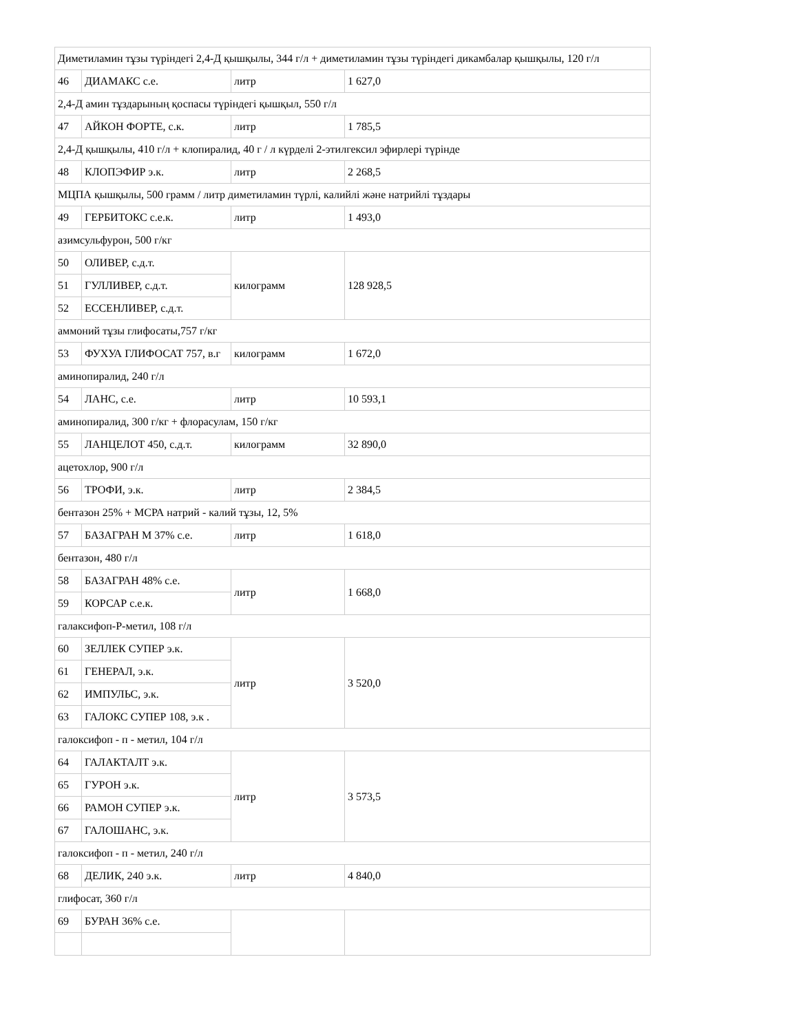| Диметиламин тұзы түріндегі 2,4-Д қышқылы, 344 г/л + диметиламин тұзы түріндегі дикамбалар қышқылы, 120 г/л | | | |
| 46 | ДИАМАКС с.е. | литр | 1 627,0 |
| 2,4-Д амин тұздарының қоспасы түріндегі қышқыл, 550 г/л | | | |
| 47 | АЙКОН ФОРТЕ, с.к. | литр | 1 785,5 |
| 2,4-Д қышқылы, 410 г/л + клопиралид, 40 г / л күрделі 2-этилгексил эфирлері түрінде | | | |
| 48 | КЛОПЭФИР э.к. | литр | 2 268,5 |
| МЦПА қышқылы, 500 грамм / литр диметиламин түрлі, калийлі және натрийлі тұздары | | | |
| 49 | ГЕРБИТОКС с.е.к. | литр | 1 493,0 |
| азимсульфурон, 500 г/кг | | | |
| 50 | ОЛИВЕР, с.д.т. | килограмм | 128 928,5 |
| 51 | ГУЛЛИВЕР, с.д.т. | | |
| 52 | ЕССЕНЛИВЕР, с.д.т. | | |
| аммоний тұзы глифосаты,757 г/кг | | | |
| 53 | ФУХУА ГЛИФОСАТ 757, в.г | килограмм | 1 672,0 |
| аминопиралид, 240 г/л | | | |
| 54 | ЛАНС, с.е. | литр | 10 593,1 |
| аминопиралид, 300 г/кг + флорасулам, 150 г/кг | | | |
| 55 | ЛАНЦЕЛОТ 450, с.д.т. | килограмм | 32 890,0 |
| ацетохлор, 900 г/л | | | |
| 56 | ТРОФИ, э.к. | литр | 2 384,5 |
| бентазон 25% + МСРА натрий - калий тұзы, 12, 5% | | | |
| 57 | БАЗАГРАН М 37% с.е. | литр | 1 618,0 |
| бентазон, 480 г/л | | | |
| 58 | БАЗАГРАН 48% с.е. | литр | 1 668,0 |
| 59 | КОРСАР с.е.к. | | |
| галаксифоп-Р-метил, 108 г/л | | | |
| 60 | ЗЕЛЛЕК СУПЕР э.к. | литр | 3 520,0 |
| 61 | ГЕНЕРАЛ, э.к. | | |
| 62 | ИМПУЛЬС, э.к. | | |
| 63 | ГАЛОКС СУПЕР 108, э.к . | | |
| галоксифоп - п - метил, 104 г/л | | | |
| 64 | ГАЛАКТАЛТ э.к. | литр | 3 573,5 |
| 65 | ГУРОН э.к. | | |
| 66 | РАМОН СУПЕР э.к. | | |
| 67 | ГАЛОШАНС, э.к. | | |
| галоксифоп - п - метил, 240 г/л | | | |
| 68 | ДЕЛИК, 240 э.к. | литр | 4 840,0 |
| глифосат, 360 г/л | | | |
| 69 | БУРАН 36% с.е. | | |